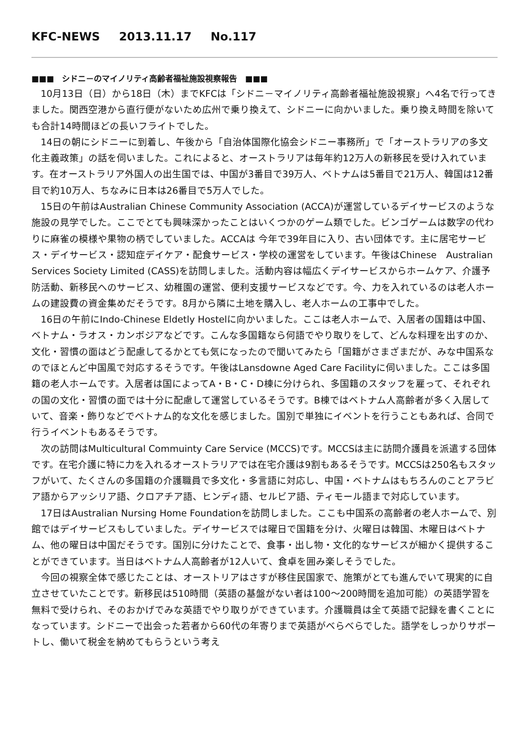KFC-NEWS 2013.11.17 No.117
■■■　シドニ－のマイノリティ高齢者福祉施設視察報告　■■■
10月13日（日）から18日（木）までKFCは「シドニ－マイノリティ高齢者福祉施設視察」へ4名で行ってきました。関西空港から直行便がないため広州で乗り換えて、シドニーに向かいました。乗り換え時間を除いても合計14時間ほどの長いフライトでした。
14日の朝にシドニーに到着し、午後から「自治体国際化協会シドニー事務所」で「オーストラリアの多文化主義政策」の話を伺いました。これによると、オーストラリアは毎年約12万人の新移民を受け入れています。在オーストラリア外国人の出生国では、中国が3番目で39万人、ベトナムは5番目で21万人、韓国は12番目で約10万人、ちなみに日本は26番目で5万人でした。
15日の午前はAustralian Chinese Community Association (ACCA)が運営しているデイサービスのような施設の見学でした。ここでとても興味深かったことはいくつかのゲーム類でした。ビンゴゲームは数字の代わりに麻雀の模様や果物の柄でしていました。ACCAは 今年で39年目に入り、古い団体です。主に居宅サービス・デイサービス・認知症デイケア・配食サービス・学校の運営をしています。午後はChinese　Australian Services Society Limited (CASS)を訪問しました。活動内容は幅広くデイサービスからホームケア、介護予防活動、新移民へのサービス、幼稚園の運営、便利支援サービスなどです。今、力を入れているのは老人ホームの建設費の資金集めだそうです。8月から隣に土地を購入し、老人ホームの工事中でした。
16日の午前にIndo-Chinese Eldetly Hostelに向かいました。ここは老人ホームで、入居者の国籍は中国、ベトナム・ラオス・カンボジアなどです。こんな多国籍なら何語でやり取りをして、どんな料理を出すのか、文化・習慣の面はどう配慮してるかとても気になったので聞いてみたら「国籍がさまざまだが、みな中国系なのでほとんど中国風で対応するそうです。午後はLansdowne Aged Care Facilityに伺いました。ここは多国籍の老人ホームです。入居者は国によってA・B・C・D棟に分けられ、多国籍のスタッフを雇って、それぞれの国の文化・習慣の面では十分に配慮して運営しているそうです。B棟ではベトナム人高齢者が多く入居していて、音楽・飾りなどでベトナム的な文化を感じました。国別で単独にイベントを行うこともあれば、合同で行うイベントもあるそうです。
次の訪問はMulticultural Commuinty Care Service (MCCS)です。MCCSは主に訪問介護員を派遣する団体です。在宅介護に特に力を入れるオーストラリアでは在宅介護は9割もあるそうです。MCCSは250名もスタッフがいて、たくさんの多国籍の介護職員で多文化・多言語に対応し、中国・ベトナムはもちろんのことアラビア語からアッシリア語、クロアチア語、ヒンディ語、セルビア語、ティモール語まで対応しています。
17日はAustralian Nursing Home Foundationを訪問しました。ここも中国系の高齢者の老人ホームで、別館ではデイサービスもしていました。デイサービスでは曜日で国籍を分け、火曜日は韓国、木曜日はベトナム、他の曜日は中国だそうです。国別に分けたことで、食事・出し物・文化的なサービスが細かく提供することができています。当日はベトナム人高齢者が12人いて、食卓を囲み楽しそうでした。
今回の視察全体で感じたことは、オーストリアはさすが移住民国家で、施策がとても進んでいて現実的に自立させていたことです。新移民は510時間（英語の基盤がない者は100～200時間を追加可能）の英語学習を無料で受けられ、そのおかげでみな英語でやり取りができています。介護職員は全て英語で記録を書くことになっています。シドニーで出会った若者から60代の年寄りまで英語がべらべらでした。語学をしっかりサポートし、働いて税金を納めてもらうという考え